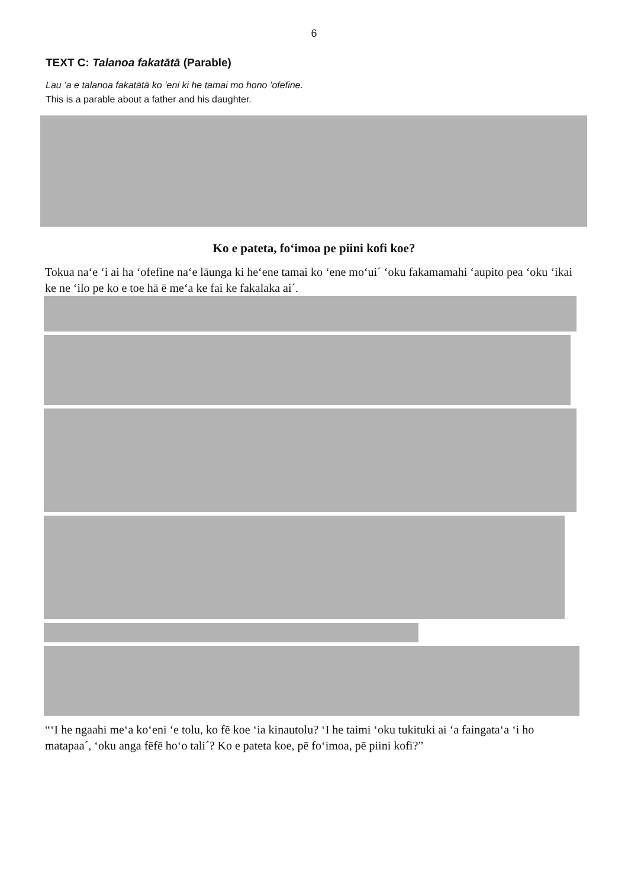6
TEXT C: Talanoa fakatātā (Parable)
Lau ʻa e talanoa fakatātā ko ʻeni ki he tamai mo hono ʻofefine.
This is a parable about a father and his daughter.
Ko e pateta, foʻimoa pe piini kofi koe?
Tokua naʻe ʻi ai ha ʻofefine naʻe lāunga ki heʻene tamai ko ʻene moʻuiˊ ʻoku fakamamahi ʻaupito pea ʻoku ʻikai ke ne ʻilo pe ko e toe hā ē meʻa ke fai ke fakalaka aiˊ.
“ʻI he ngaahi meʻa koʻeni ʻe tolu, ko fē koe ʻia kinautolu? ʻI he taimi ʻoku tukituki ai ʻa faingataʻa ʻi ho matapaaˊ, ʻoku anga fēfē hoʻo taliˊ? Ko e pateta koe, pē foʻimoa, pē piini kofi?”